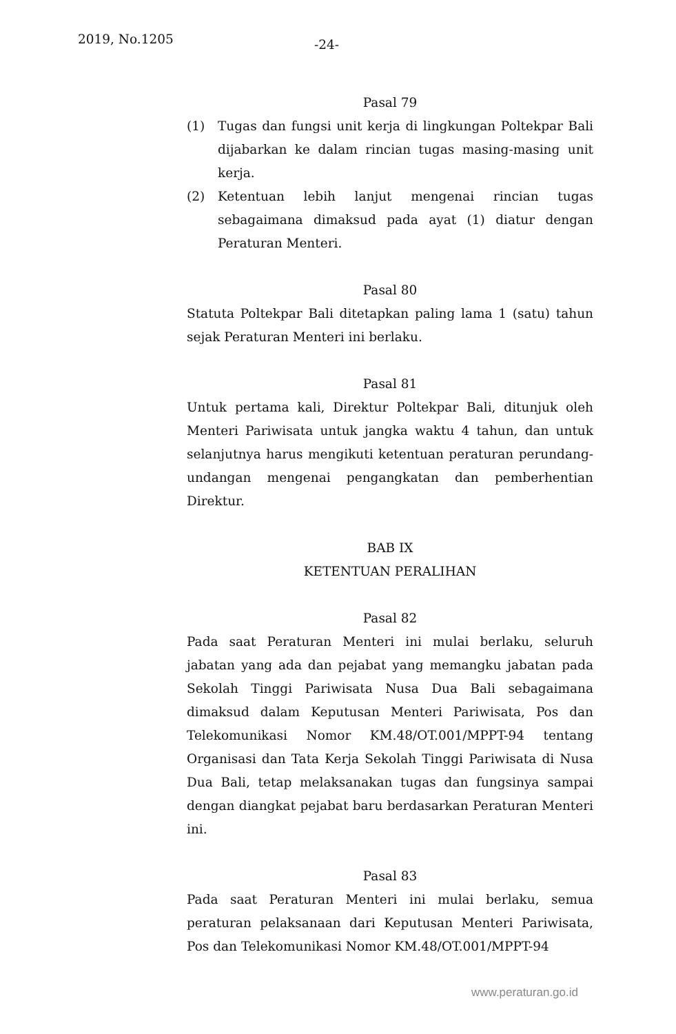2019, No.1205 -24-
Pasal 79
(1) Tugas dan fungsi unit kerja di lingkungan Poltekpar Bali dijabarkan ke dalam rincian tugas masing-masing unit kerja.
(2) Ketentuan lebih lanjut mengenai rincian tugas sebagaimana dimaksud pada ayat (1) diatur dengan Peraturan Menteri.
Pasal 80
Statuta Poltekpar Bali ditetapkan paling lama 1 (satu) tahun sejak Peraturan Menteri ini berlaku.
Pasal 81
Untuk pertama kali, Direktur Poltekpar Bali, ditunjuk oleh Menteri Pariwisata untuk jangka waktu 4 tahun, dan untuk selanjutnya harus mengikuti ketentuan peraturan perundang-undangan mengenai pengangkatan dan pemberhentian Direktur.
BAB IX
KETENTUAN PERALIHAN
Pasal 82
Pada saat Peraturan Menteri ini mulai berlaku, seluruh jabatan yang ada dan pejabat yang memangku jabatan pada Sekolah Tinggi Pariwisata Nusa Dua Bali sebagaimana dimaksud dalam Keputusan Menteri Pariwisata, Pos dan Telekomunikasi Nomor KM.48/OT.001/MPPT-94 tentang Organisasi dan Tata Kerja Sekolah Tinggi Pariwisata di Nusa Dua Bali, tetap melaksanakan tugas dan fungsinya sampai dengan diangkat pejabat baru berdasarkan Peraturan Menteri ini.
Pasal 83
Pada saat Peraturan Menteri ini mulai berlaku, semua peraturan pelaksanaan dari Keputusan Menteri Pariwisata, Pos dan Telekomunikasi Nomor KM.48/OT.001/MPPT-94
www.peraturan.go.id